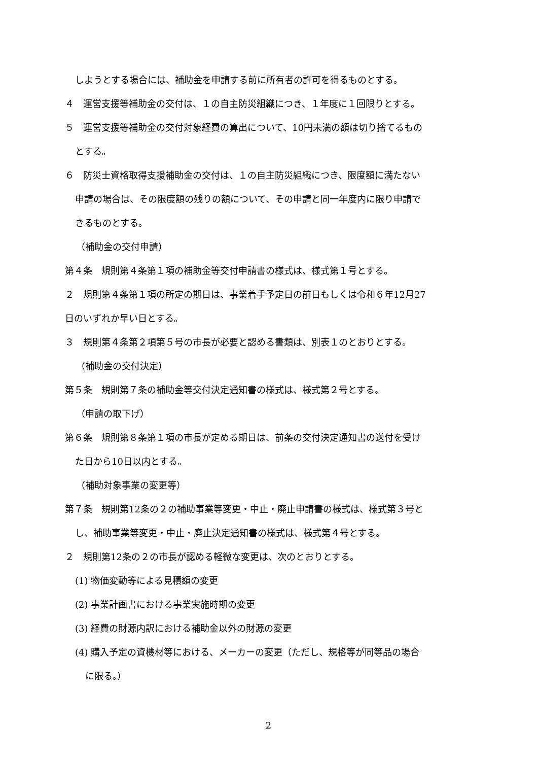しようとする場合には、補助金を申請する前に所有者の許可を得るものとする。
４　運営支援等補助金の交付は、１の自主防災組織につき、１年度に１回限りとする。
５　運営支援等補助金の交付対象経費の算出について、10円未満の額は切り捨てるもの
とする。
６　防災士資格取得支援補助金の交付は、１の自主防災組織につき、限度額に満たない
申請の場合は、その限度額の残りの額について、その申請と同一年度内に限り申請で
きるものとする。
（補助金の交付申請）
第４条　規則第４条第１項の補助金等交付申請書の様式は、様式第１号とする。
２　規則第４条第１項の所定の期日は、事業着手予定日の前日もしくは令和６年12月27
日のいずれか早い日とする。
３　規則第４条第２項第５号の市長が必要と認める書類は、別表１のとおりとする。
（補助金の交付決定）
第５条　規則第７条の補助金等交付決定通知書の様式は、様式第２号とする。
（申請の取下げ）
第６条　規則第８条第１項の市長が定める期日は、前条の交付決定通知書の送付を受け
た日から10日以内とする。
（補助対象事業の変更等）
第７条　規則第12条の２の補助事業等変更・中止・廃止申請書の様式は、様式第３号と
し、補助事業等変更・中止・廃止決定通知書の様式は、様式第４号とする。
２　規則第12条の２の市長が認める軽微な変更は、次のとおりとする。
(1) 物価変動等による見積額の変更
(2) 事業計画書における事業実施時期の変更
(3) 経費の財源内訳における補助金以外の財源の変更
(4) 購入予定の資機材等における、メーカーの変更（ただし、規格等が同等品の場合
に限る。）
2